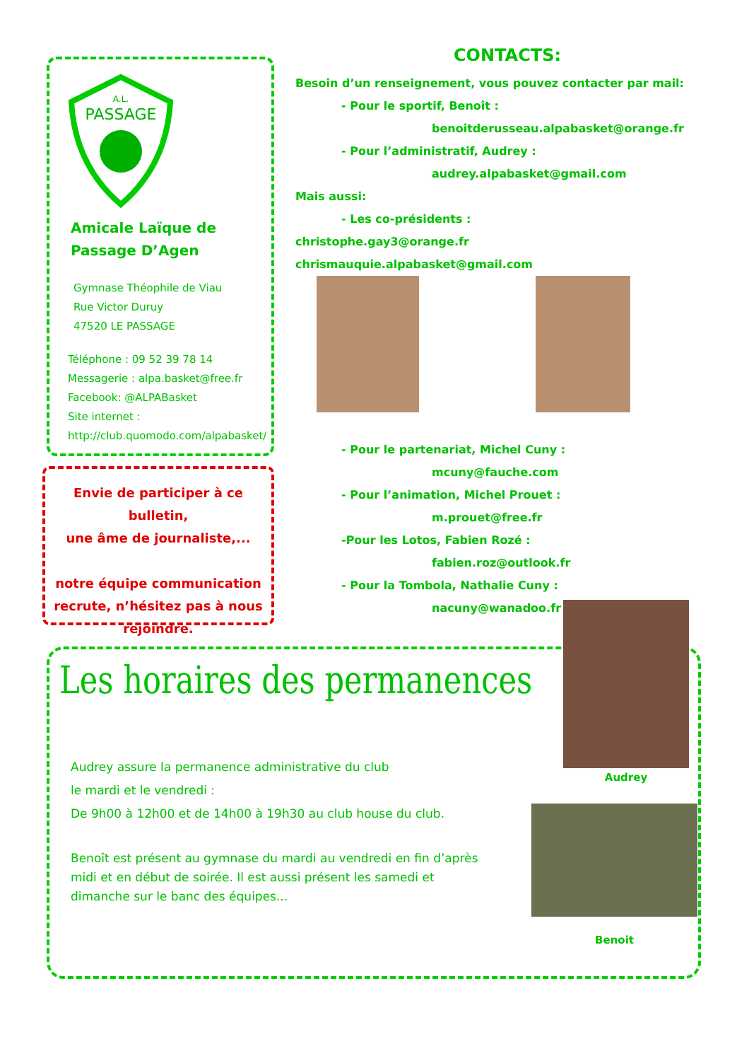A.L.
PASSAGE
Amicale Laïque de
Passage D’Agen
Gymnase Théophile de Viau
Rue Victor Duruy
47520 LE PASSAGE
Téléphone : 09 52 39 78 14
Messagerie : alpa.basket@free.fr
Facebook: @ALPABasket
Site internet :
http://club.quomodo.com/alpabasket/
Envie de participer à ce bulletin,
une âme de journaliste,...
notre équipe communication recrute, n’hésitez pas à nous
rejoindre.
CONTACTS:
Besoin d’un renseignement, vous pouvez contacter par mail:
- Pour le sportif, Benoît :
benoitderusseau.alpabasket@orange.fr
- Pour l’administratif, Audrey :
audrey.alpabasket@gmail.com
Mais aussi:
- Les co-présidents :
christophe.gay3@orange.fr chrismauquie.alpabasket@gmail.com
- Pour le partenariat, Michel Cuny :
mcuny@fauche.com
- Pour l’animation, Michel Prouet :
m.prouet@free.fr
-Pour les Lotos, Fabien Rozé :
fabien.roz@outlook.fr
- Pour la Tombola, Nathalie Cuny :
nacuny@wanadoo.fr
Les horaires des permanences
Audrey assure la permanence administrative du club
le mardi et le vendredi :
De 9h00 à 12h00 et de 14h00 à 19h30 au club house du club.
Benoît est présent au gymnase du mardi au vendredi en fin d’après midi et en début de soirée. Il est aussi présent les samedi et dimanche sur le banc des équipes...
Audrey
Benoit